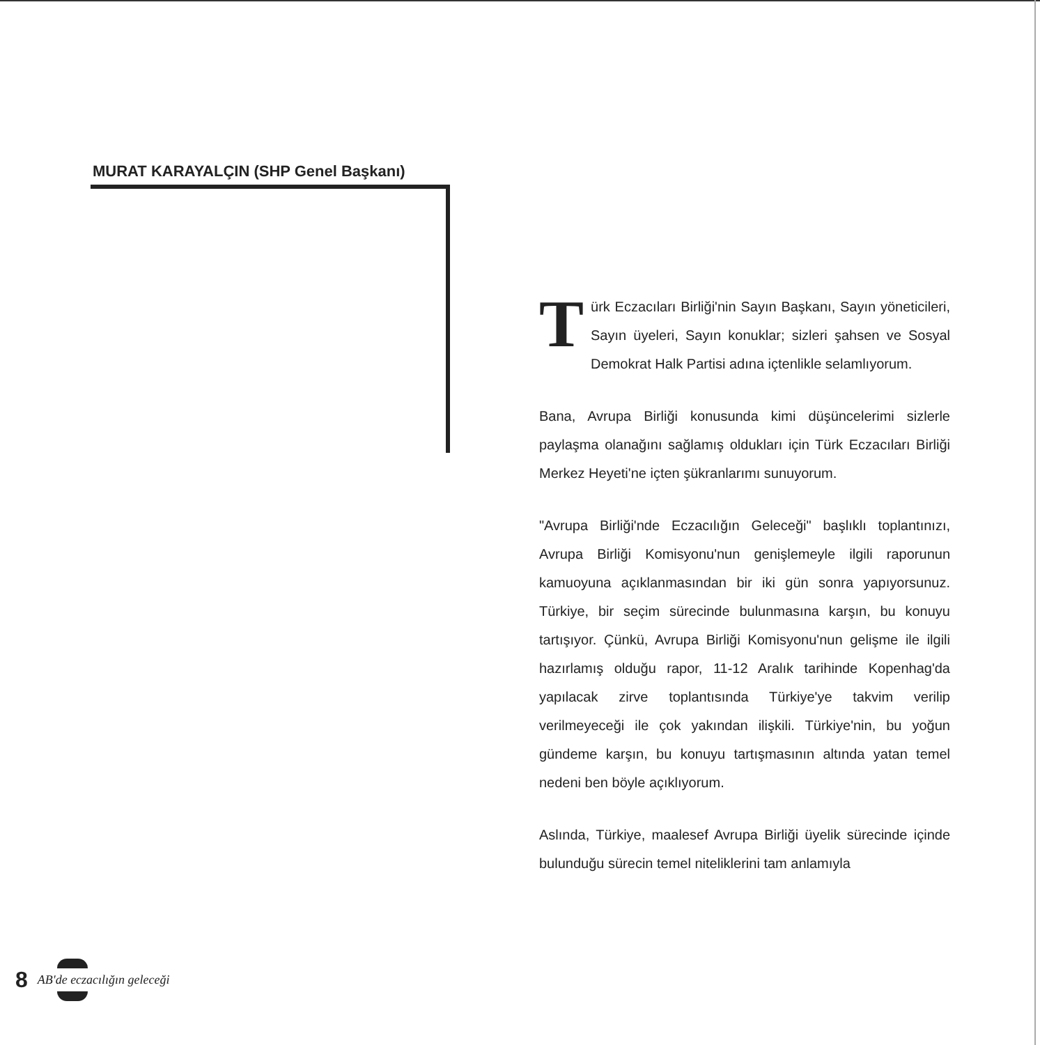MURAT KARAYALÇIN (SHP Genel Başkanı)
Türk Eczacıları Birliği'nin Sayın Başkanı, Sayın yöneticileri, Sayın üyeleri, Sayın konuklar; sizleri şahsen ve Sosyal Demokrat Halk Partisi adına içtenlikle selamlıyorum.
Bana, Avrupa Birliği konusunda kimi düşüncelerimi sizlerle paylaşma olanağını sağlamış oldukları için Türk Eczacıları Birliği Merkez Heyeti'ne içten şükranlarımı sunuyorum.
"Avrupa Birliği'nde Eczacılığın Geleceği" başlıklı toplantınızı, Avrupa Birliği Komisyonu'nun genişlemeyle ilgili raporunun kamuoyuna açıklanmasından bir iki gün sonra yapıyorsunuz. Türkiye, bir seçim sürecinde bulunmasına karşın, bu konuyu tartışıyor. Çünkü, Avrupa Birliği Komisyonu'nun gelişme ile ilgili hazırlamış olduğu rapor, 11-12 Aralık tarihinde Kopenhag'da yapılacak zirve toplantısında Türkiye'ye takvim verilip verilmeyeceği ile çok yakından ilişkili. Türkiye'nin, bu yoğun gündeme karşın, bu konuyu tartışmasının altında yatan temel nedeni ben böyle açıklıyorum.
Aslında, Türkiye, maalesef Avrupa Birliği üyelik sürecinde içinde bulunduğu sürecin temel niteliklerini tam anlamıyla
8 AB'de eczacılığın geleceği